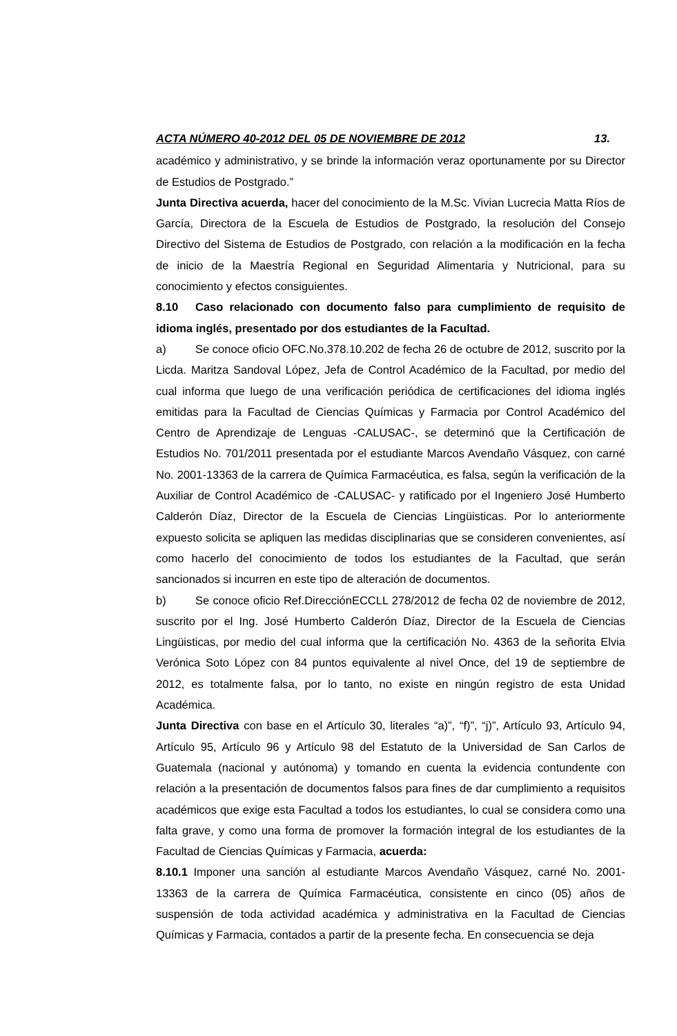ACTA NÚMERO 40-2012 DEL 05 DE NOVIEMBRE DE 2012 13.
académico y administrativo, y se brinde la información veraz oportunamente por su Director de Estudios de Postgrado.”
Junta Directiva acuerda, hacer del conocimiento de la M.Sc. Vivian Lucrecia Matta Ríos de García, Directora de la Escuela de Estudios de Postgrado, la resolución del Consejo Directivo del Sistema de Estudios de Postgrado, con relación a la modificación en la fecha de inicio de la Maestría Regional en Seguridad Alimentaria y Nutricional, para su conocimiento y efectos consiguientes.
8.10 Caso relacionado con documento falso para cumplimiento de requisito de idioma inglés, presentado por dos estudiantes de la Facultad.
a) Se conoce oficio OFC.No.378.10.202 de fecha 26 de octubre de 2012, suscrito por la Licda. Maritza Sandoval López, Jefa de Control Académico de la Facultad, por medio del cual informa que luego de una verificación periódica de certificaciones del idioma inglés emitidas para la Facultad de Ciencias Químicas y Farmacia por Control Académico del Centro de Aprendizaje de Lenguas -CALUSAC-, se determinó que la Certificación de Estudios No. 701/2011 presentada por el estudiante Marcos Avendaño Vásquez, con carné No. 2001-13363 de la carrera de Química Farmacéutica, es falsa, según la verificación de la Auxiliar de Control Académico de -CALUSAC- y ratificado por el Ingeniero José Humberto Calderón Díaz, Director de la Escuela de Ciencias Lingüisticas. Por lo anteriormente expuesto solicita se apliquen las medidas disciplinarias que se consideren convenientes, así como hacerlo del conocimiento de todos los estudiantes de la Facultad, que serán sancionados si incurren en este tipo de alteración de documentos.
b) Se conoce oficio Ref.DirecciónECCLL 278/2012 de fecha 02 de noviembre de 2012, suscrito por el Ing. José Humberto Calderón Díaz, Director de la Escuela de Ciencias Lingüisticas, por medio del cual informa que la certificación No. 4363 de la señorita Elvia Verónica Soto López con 84 puntos equivalente al nivel Once, del 19 de septiembre de 2012, es totalmente falsa, por lo tanto, no existe en ningún registro de esta Unidad Académica.
Junta Directiva con base en el Artículo 30, literales “a)”, “f)”, “j)”, Artículo 93, Artículo 94, Artículo 95, Artículo 96 y Artículo 98 del Estatuto de la Universidad de San Carlos de Guatemala (nacional y autónoma) y tomando en cuenta la evidencia contundente con relación a la presentación de documentos falsos para fines de dar cumplimiento a requisitos académicos que exige esta Facultad a todos los estudiantes, lo cual se considera como una falta grave, y como una forma de promover la formación integral de los estudiantes de la Facultad de Ciencias Químicas y Farmacia, acuerda:
8.10.1 Imponer una sanción al estudiante Marcos Avendaño Vásquez, carné No. 2001-13363 de la carrera de Química Farmacéutica, consistente en cinco (05) años de suspensión de toda actividad académica y administrativa en la Facultad de Ciencias Químicas y Farmacia, contados a partir de la presente fecha. En consecuencia se deja